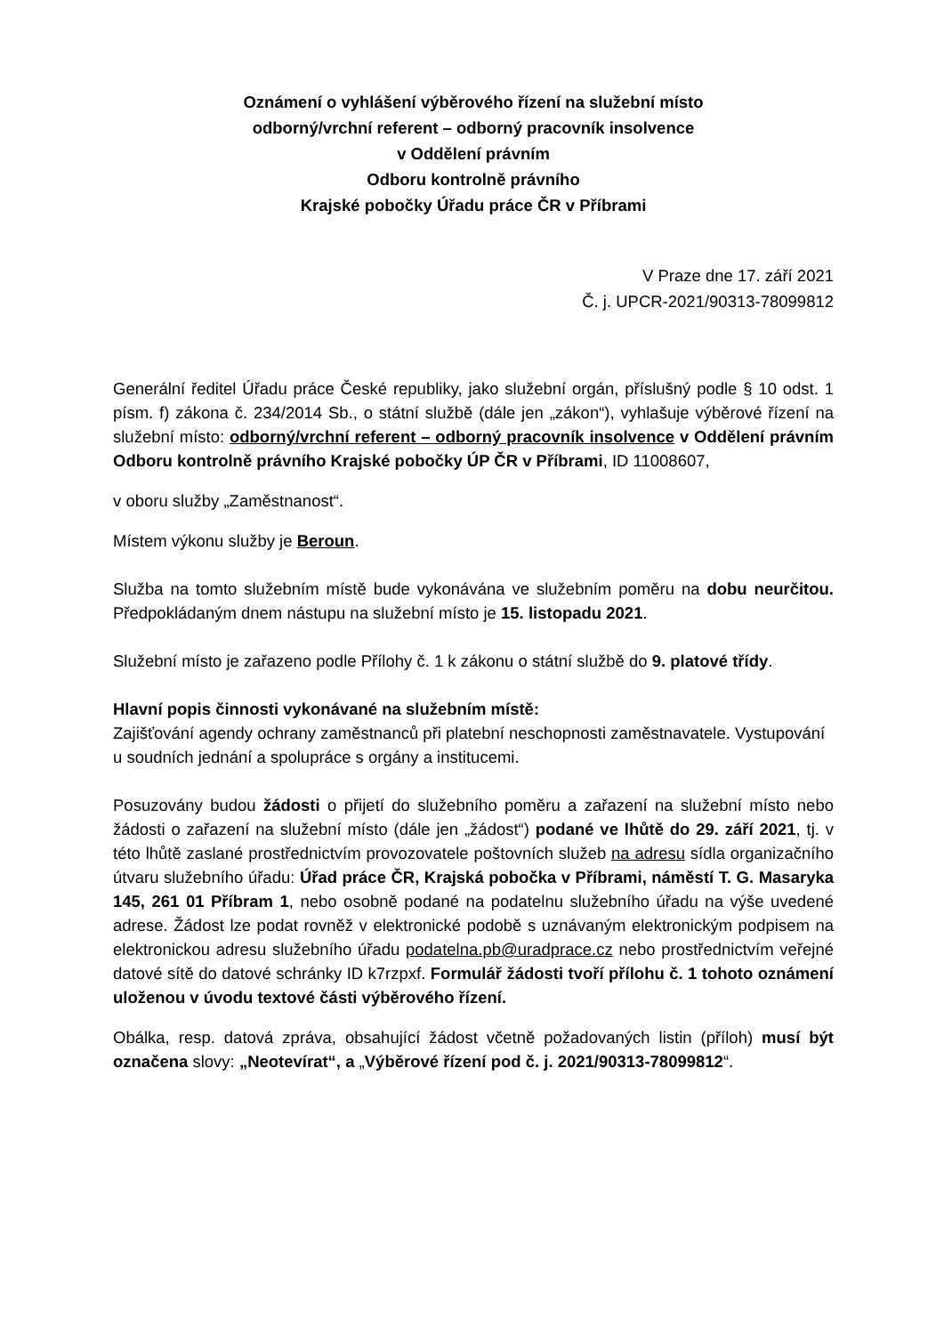Oznámení o vyhlášení výběrového řízení na služební místo
odborný/vrchní referent – odborný pracovník insolvence
v Oddělení právním
Odboru kontrolně právního
Krajské pobočky Úřadu práce ČR v Příbrami
V Praze dne 17. září 2021
Č. j. UPCR-2021/90313-78099812
Generální ředitel Úřadu práce České republiky, jako služební orgán, příslušný podle § 10 odst. 1 písm. f) zákona č. 234/2014 Sb., o státní službě (dále jen „zákon“), vyhlašuje výběrové řízení na služební místo: odborný/vrchní referent – odborný pracovník insolvence v Oddělení právním Odboru kontrolně právního Krajské pobočky ÚP ČR v Příbrami, ID 11008607,
v oboru služby „Zaměstnanost“.
Místem výkonu služby je Beroun.
Služba na tomto služebním místě bude vykonávána ve služebním poměru na dobu neurčitou. Předpokládaným dnem nástupu na služební místo je 15. listopadu 2021.
Služební místo je zařazeno podle Přílohy č. 1 k zákonu o státní službě do 9. platové třídy.
Hlavní popis činnosti vykonávané na služebním místě:
Zajišťování agendy ochrany zaměstnanců při platební neschopnosti zaměstnavatele. Vystupování u soudních jednání a spolupráce s orgány a institucemi.
Posuzovány budou žádosti o přijetí do služebního poměru a zařazení na služební místo nebo žádosti o zařazení na služební místo (dále jen „žádost“) podané ve lhůtě do 29. září 2021, tj. v této lhůtě zaslané prostřednictvím provozovatele poštovních služeb na adresu sídla organizačního útvaru služebního úřadu: Úřad práce ČR, Krajská pobočka v Příbrami, náměstí T. G. Masaryka 145, 261 01 Příbram 1, nebo osobně podané na podatelnu služebního úřadu na výše uvedené adrese. Žádost lze podat rovněž v elektronické podobě s uznávaným elektronickým podpisem na elektronickou adresu služebního úřadu podatelna.pb@uradprace.cz nebo prostřednictvím veřejné datové sítě do datové schránky ID k7rzpxf. Formulář žádosti tvoří přílohu č. 1 tohoto oznámení uloženou v úvodu textové části výběrového řízení.
Obálka, resp. datová zpráva, obsahující žádost včetně požadovaných listin (příloh) musí být označena slovy: „Neotevírat“, a „Výběrové řízení pod č. j. 2021/90313-78099812“.